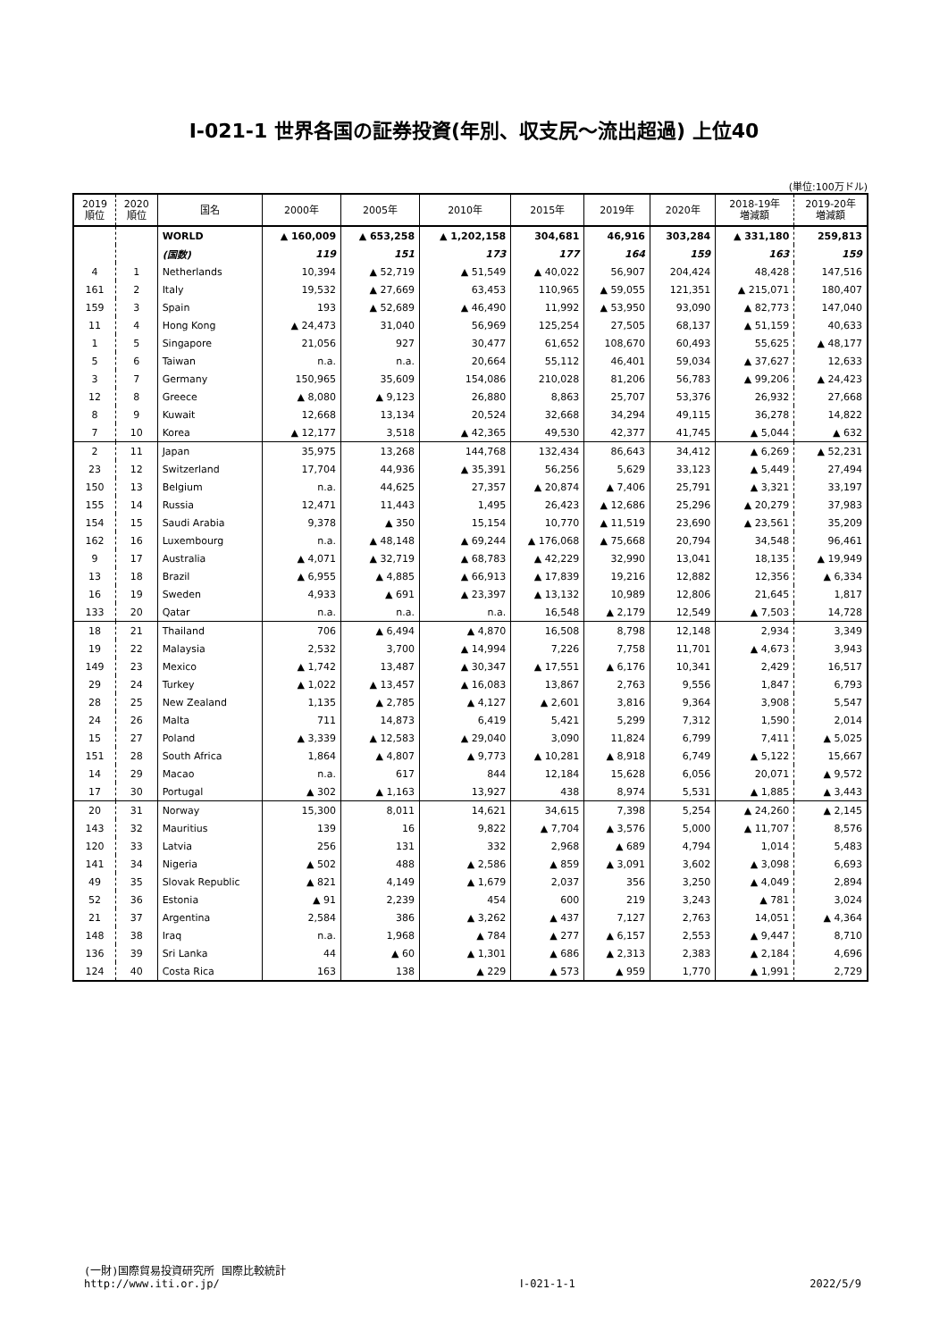Ⅰ-021-1 世界各国の証券投資(年別、収支尻～流出超過) 上位40
(単位:100万ドル)
| 2019 順位 | 2020 順位 | 国名 | 2000年 | 2005年 | 2010年 | 2015年 | 2019年 | 2020年 | 2018-19年 増減額 | 2019-20年 増減額 |
| --- | --- | --- | --- | --- | --- | --- | --- | --- | --- | --- |
| | | WORLD | ▲ 160,009 | ▲ 653,258 | ▲ 1,202,158 | 304,681 | 46,916 | 303,284 | ▲ 331,180 | 259,813 |
| | | (国数) | 119 | 151 | 173 | 177 | 164 | 159 | 163 | 159 |
| 4 | 1 | Netherlands | 10,394 | ▲ 52,719 | ▲ 51,549 | ▲ 40,022 | 56,907 | 204,424 | 48,428 | 147,516 |
| 161 | 2 | Italy | 19,532 | ▲ 27,669 | 63,453 | 110,965 | ▲ 59,055 | 121,351 | ▲ 215,071 | 180,407 |
| 159 | 3 | Spain | 193 | ▲ 52,689 | ▲ 46,490 | 11,992 | ▲ 53,950 | 93,090 | ▲ 82,773 | 147,040 |
| 11 | 4 | Hong Kong | ▲ 24,473 | 31,040 | 56,969 | 125,254 | 27,505 | 68,137 | ▲ 51,159 | 40,633 |
| 1 | 5 | Singapore | 21,056 | 927 | 30,477 | 61,652 | 108,670 | 60,493 | 55,625 | ▲ 48,177 |
| 5 | 6 | Taiwan | n.a. | n.a. | 20,664 | 55,112 | 46,401 | 59,034 | ▲ 37,627 | 12,633 |
| 3 | 7 | Germany | 150,965 | 35,609 | 154,086 | 210,028 | 81,206 | 56,783 | ▲ 99,206 | ▲ 24,423 |
| 12 | 8 | Greece | ▲ 8,080 | ▲ 9,123 | 26,880 | 8,863 | 25,707 | 53,376 | 26,932 | 27,668 |
| 8 | 9 | Kuwait | 12,668 | 13,134 | 20,524 | 32,668 | 34,294 | 49,115 | 36,278 | 14,822 |
| 7 | 10 | Korea | ▲ 12,177 | 3,518 | ▲ 42,365 | 49,530 | 42,377 | 41,745 | ▲ 5,044 | ▲ 632 |
| 2 | 11 | Japan | 35,975 | 13,268 | 144,768 | 132,434 | 86,643 | 34,412 | ▲ 6,269 | ▲ 52,231 |
| 23 | 12 | Switzerland | 17,704 | 44,936 | ▲ 35,391 | 56,256 | 5,629 | 33,123 | ▲ 5,449 | 27,494 |
| 150 | 13 | Belgium | n.a. | 44,625 | 27,357 | ▲ 20,874 | ▲ 7,406 | 25,791 | ▲ 3,321 | 33,197 |
| 155 | 14 | Russia | 12,471 | 11,443 | 1,495 | 26,423 | ▲ 12,686 | 25,296 | ▲ 20,279 | 37,983 |
| 154 | 15 | Saudi Arabia | 9,378 | ▲ 350 | 15,154 | 10,770 | ▲ 11,519 | 23,690 | ▲ 23,561 | 35,209 |
| 162 | 16 | Luxembourg | n.a. | ▲ 48,148 | ▲ 69,244 | ▲ 176,068 | ▲ 75,668 | 20,794 | 34,548 | 96,461 |
| 9 | 17 | Australia | ▲ 4,071 | ▲ 32,719 | ▲ 68,783 | ▲ 42,229 | 32,990 | 13,041 | 18,135 | ▲ 19,949 |
| 13 | 18 | Brazil | ▲ 6,955 | ▲ 4,885 | ▲ 66,913 | ▲ 17,839 | 19,216 | 12,882 | 12,356 | ▲ 6,334 |
| 16 | 19 | Sweden | 4,933 | ▲ 691 | ▲ 23,397 | ▲ 13,132 | 10,989 | 12,806 | 21,645 | 1,817 |
| 133 | 20 | Qatar | n.a. | n.a. | n.a. | 16,548 | ▲ 2,179 | 12,549 | ▲ 7,503 | 14,728 |
| 18 | 21 | Thailand | 706 | ▲ 6,494 | ▲ 4,870 | 16,508 | 8,798 | 12,148 | 2,934 | 3,349 |
| 19 | 22 | Malaysia | 2,532 | 3,700 | ▲ 14,994 | 7,226 | 7,758 | 11,701 | ▲ 4,673 | 3,943 |
| 149 | 23 | Mexico | ▲ 1,742 | 13,487 | ▲ 30,347 | ▲ 17,551 | ▲ 6,176 | 10,341 | 2,429 | 16,517 |
| 29 | 24 | Turkey | ▲ 1,022 | ▲ 13,457 | ▲ 16,083 | 13,867 | 2,763 | 9,556 | 1,847 | 6,793 |
| 28 | 25 | New Zealand | 1,135 | ▲ 2,785 | ▲ 4,127 | ▲ 2,601 | 3,816 | 9,364 | 3,908 | 5,547 |
| 24 | 26 | Malta | 711 | 14,873 | 6,419 | 5,421 | 5,299 | 7,312 | 1,590 | 2,014 |
| 15 | 27 | Poland | ▲ 3,339 | ▲ 12,583 | ▲ 29,040 | 3,090 | 11,824 | 6,799 | 7,411 | ▲ 5,025 |
| 151 | 28 | South Africa | 1,864 | ▲ 4,807 | ▲ 9,773 | ▲ 10,281 | ▲ 8,918 | 6,749 | ▲ 5,122 | 15,667 |
| 14 | 29 | Macao | n.a. | 617 | 844 | 12,184 | 15,628 | 6,056 | 20,071 | ▲ 9,572 |
| 17 | 30 | Portugal | ▲ 302 | ▲ 1,163 | 13,927 | 438 | 8,974 | 5,531 | ▲ 1,885 | ▲ 3,443 |
| 20 | 31 | Norway | 15,300 | 8,011 | 14,621 | 34,615 | 7,398 | 5,254 | ▲ 24,260 | ▲ 2,145 |
| 143 | 32 | Mauritius | 139 | 16 | 9,822 | ▲ 7,704 | ▲ 3,576 | 5,000 | ▲ 11,707 | 8,576 |
| 120 | 33 | Latvia | 256 | 131 | 332 | 2,968 | ▲ 689 | 4,794 | 1,014 | 5,483 |
| 141 | 34 | Nigeria | ▲ 502 | 488 | ▲ 2,586 | ▲ 859 | ▲ 3,091 | 3,602 | ▲ 3,098 | 6,693 |
| 49 | 35 | Slovak Republic | ▲ 821 | 4,149 | ▲ 1,679 | 2,037 | 356 | 3,250 | ▲ 4,049 | 2,894 |
| 52 | 36 | Estonia | ▲ 91 | 2,239 | 454 | 600 | 219 | 3,243 | ▲ 781 | 3,024 |
| 21 | 37 | Argentina | 2,584 | 386 | ▲ 3,262 | ▲ 437 | 7,127 | 2,763 | 14,051 | ▲ 4,364 |
| 148 | 38 | Iraq | n.a. | 1,968 | ▲ 784 | ▲ 277 | ▲ 6,157 | 2,553 | ▲ 9,447 | 8,710 |
| 136 | 39 | Sri Lanka | 44 | ▲ 60 | ▲ 1,301 | ▲ 686 | ▲ 2,313 | 2,383 | ▲ 2,184 | 4,696 |
| 124 | 40 | Costa Rica | 163 | 138 | ▲ 229 | ▲ 573 | ▲ 959 | 1,770 | ▲ 1,991 | 2,729 |
(一財)国際貿易投資研究所 国際比較統計
http://www.iti.or.jp/
Ⅰ-021-1-1
2022/5/9